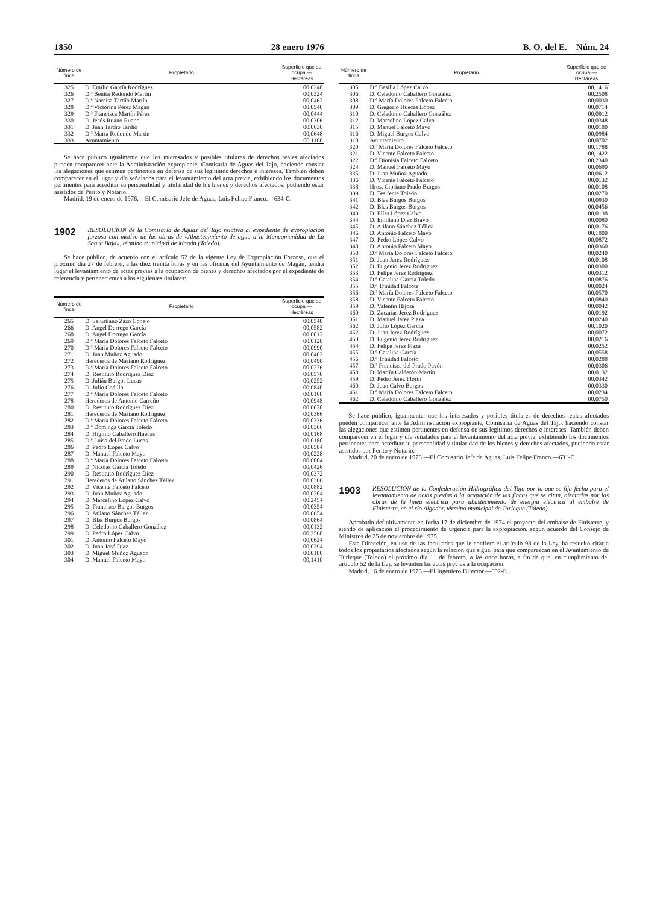1850 28 enero 1976 B. O. del E.—Núm. 24
| Número de finca | Propietario | Superficie que se ocupa — Hectáreas |
| --- | --- | --- |
| 325 | D. Emilio García Rodríguez | 00,0348 |
| 326 | D.ª Benita Redondo Martín | 00,0324 |
| 327 | D.ª Narcisa Tardío Martín | 00,0462 |
| 328 | D.ª Victorina Pérez Magán | 00,0540 |
| 329 | D.ª Francisca Martín Pérez | 00,0444 |
| 330 | D. Jesús Ruano Ruano | 00,0306 |
| 331 | D. Juan Tardío Tardío | 00,0630 |
| 332 | D.ª Marta Redondo Martín | 00,0648 |
| 333 | Ayuntamiento | 00,1188 |
Se hace público igualmente que los interesados y posibles titulares de derechos reales afectados pueden comparecer ante la Administración expropiante, Comisaría de Aguas del Tajo, haciendo constar las alegaciones que estimen pertinentes en defensa de sus legítimos derechos e intereses. También deben comparecer en el lugar y día señalados para el levantamiento del acta previa, exhibiendo los documentos pertinentes para acreditar su personalidad y titularidad de los bienes y derechos afectados, pudiendo estar asistidos de Perito y Notario.
Madrid, 19 de enero de 1976.—El Comisario Jefe de Aguas, Luis Felipe Franco.—634-C.
1902 RESOLUCION de la Comisaría de Aguas del Tajo relativa al expediente de expropiación forzosa con motivo de las obras de «Abastecimiento de agua a la Mancomunidad de La Sagra Baja», término municipal de Magán (Toledo).
Se hace público, de acuerdo con el artículo 52 de la vigente Ley de Expropiación Forzosa, que el próximo día 27 de febrero, a las diez treinta horas y en las oficinas del Ayuntamiento de Magán, tendrá lugar el levantamiento de actas previas a la ocupación de bienes y derechos afectados por el expediente de referencia y pertenecientes a los siguientes titulares:
| Número de finca | Propietario | Superficie que se ocupa — Hectáreas |
| --- | --- | --- |
| 265 | D. Salustiano Zazo Conejo | 00,0540 |
| 266 | D. Angel Dorrego García | 00,0582 |
| 268 | D. Angel Dorrego García | 00,0012 |
| 269 | D.ª María Dolores Falceto Falceto | 00,0120 |
| 270 | D.ª María Dolores Falceto Falceto | 00,0990 |
| 271 | D. Juan Muñoz Aguado | 00,0402 |
| 272 | Herederos de Mariano Rodríguez | 00,0490 |
| 273 | D.ª María Dolores Falceto Falceto | 00,0276 |
| 274 | D. Restituto Rodríguez Díez | 00,0570 |
| 275 | D. Julián Burgos Lucas | 00,0252 |
| 276 | D. Julio Cedillo | 00,0840 |
| 277 | D.ª María Dolores Falceto Falceto | 00,0168 |
| 278 | Herederos de Antonio Carreño | 00,0948 |
| 280 | D. Restituto Rodríguez Díez | 00,0078 |
| 281 | Herederos de Mariano Rodríguez | 00,0366 |
| 282 | D.ª María Dolores Falceto Falceto | 00,0336 |
| 283 | D.ª Dominga García Toledo | 00,0366 |
| 284 | D. Higinio Caballero Huecas | 00,0168 |
| 285 | D.ª Luisa del Prado Lucas | 00,0180 |
| 286 | D. Pedro López Calvo | 00,0504 |
| 287 | D. Manuel Falceto Mayo | 00,0228 |
| 288 | D.ª María Dolores Falceto Falceto | 00,0804 |
| 289 | D. Nicolás García Toledo | 00,0426 |
| 290 | D. Restituto Rodríguez Díez | 00,0372 |
| 291 | Herederos de Atilano Sánchez Téllez | 00,0366 |
| 292 | D. Vicente Falceto Falceto | 00,0882 |
| 293 | D. Juan Muñoz Aguado | 00,0204 |
| 294 | D. Marcelino López Calvo | 00,2454 |
| 295 | D. Francisco Burgos Burgos | 00,0354 |
| 296 | D. Atilano Sánchez Téllez | 00,0654 |
| 297 | D. Blas Burgos Burgos | 00,0864 |
| 298 | D. Celedonio Caballero González | 00,0132 |
| 299 | D. Pedro López Calvo | 00,2568 |
| 301 | D. Antonio Falceto Mayo | 00,0624 |
| 302 | D. Juan José Díaz | 00,0294 |
| 303 | D. Miguel Muñoz Aguado | 00,0180 |
| 304 | D. Manuel Falceto Mayo | 00,1410 |
| Número de finca | Propietario | Superficie que se ocupa — Hectáreas |
| --- | --- | --- |
| 305 | D.ª Basilia López Calvo | 00,1416 |
| 306 | D. Celedonio Caballero González | 00,2508 |
| 308 | D.ª María Dolores Falceto Falceto | 00,0030 |
| 309 | D. Gregorio Huecas López | 00,0714 |
| 310 | D. Celedonio Caballero González | 00,0912 |
| 312 | D. Marcelino López Calvo | 00,0348 |
| 315 | D. Manuel Falceto Mayo | 00,0180 |
| 316 | D. Miguel Burgos Calvo | 00,0984 |
| 318 | Ayuntamiento | 00,0702 |
| 320 | D.ª María Dolores Falceto Falceto | 00,1788 |
| 321 | D. Vicente Falceto Falceto | 00,1422 |
| 322 | D.ª Dionisia Falceto Falceto | 00,2340 |
| 324 | D. Manuel Falceto Mayo | 00,0690 |
| 335 | D. Juan Muñoz Aguado | 00,0612 |
| 336 | D. Vicente Falceto Falceto | 00,0132 |
| 338 | Hros. Cipriano Prado Burgos | 00,0108 |
| 339 | D. Tesifente Toledo | 00,0270 |
| 341 | D. Blas Burgos Burgos | 00,0930 |
| 342 | D. Blas Burgos Burgos | 00,0456 |
| 343 | D. Elías López Calvo | 00,0138 |
| 344 | D. Emiliano Díaz Bravo | 00,0080 |
| 345 | D. Atilano Sánchez Téllez | 00,0176 |
| 346 | D. Antonio Falceto Mayo | 00,1800 |
| 347 | D. Pedro López Calvo | 00,0872 |
| 348 | D. Antonio Falceto Mayo | 00,0360 |
| 350 | D.ª María Dolores Falceto Falceto | 00,0240 |
| 351 | D. Juan Jarez Rodríguez | 00,0108 |
| 352 | D. Eugenio Jerez Rodríguez | 00,0300 |
| 353 | D. Felipe Jerez Rodríguez | 00,0312 |
| 354 | D.ª Catalina García Toledo | 00,0876 |
| 355 | D.ª Trinidad Falcote | 00,0024 |
| 356 | D.ª María Dolores Falceto Falceto | 00,0570 |
| 358 | D. Vicente Falceto Falceto | 00,0840 |
| 359 | D. Valentín Hijosa | 00,0042 |
| 360 | D. Zacarías Jerez Rodríguez | 00,0192 |
| 361 | D. Manuel Jarez Plaza | 00,0240 |
| 362 | D. Julio López García | 00,1020 |
| 452 | D. Juan Jerez Rodríguez | 00,0072 |
| 453 | D. Eugenio Jerez Rodríguez | 00,0216 |
| 454 | D. Felipe Jerez Plaza | 00,0252 |
| 455 | D.ª Catalina García | 00,0558 |
| 456 | D.ª Trinidad Falceto | 00,0288 |
| 457 | D.ª Francisca del Prado Pavón | 00,0306 |
| 458 | D. Martín Calderón Martín | 00,0132 |
| 459 | D. Pedro Jerez Florín | 00,0342 |
| 460 | D. Juan Calvo Burgos | 00,0330 |
| 461 | D.ª María Dolores Falceto Falceto | 00,0234 |
| 462 | D. Celedonio Caballero González | 00,0750 |
Se hace público, igualmente, que los interesados y posibles titulares de derechos reales afectados pueden comparecer ante la Administración expropiante, Comisaría de Aguas del Tajo, haciendo constar las alegaciones que estimen pertinentes en defensa de sus legítimos derechos e intereses. También deben comparecer en el lugar y día señalados para el levantamiento del acta previa, exhibiendo los documentos pertinentes para acreditar su personalidad y titularidad de los bienes y derechos afectados, pudiendo estar asistidos por Perito y Notario.
Madrid, 20 de enero de 1976.—El Comisario Jefe de Aguas, Luis Felipe Franco.—631-C.
1903 RESOLUCION de la Confederación Hidrográfica del Tajo por la que se fija fecha para el levantamiento de actas previas a la ocupación de las fincas que se citan, afectadas por las obras de la línea eléctrica para abastecimiento de energía eléctrica al embalse de Finisterre, en el río Algodor, término municipal de Turleque (Toledo).
Aprobado definitivamente en fecha 17 de diciembre de 1974 el proyecto del embalse de Finisterre, y siendo de aplicación el procedimiento de urgencia para la expropiación, según acuerdo del Consejo de Ministros de 25 de noviembre de 1975,
Esta Dirección, en uso de las facultades que le confiere el artículo 98 de la Ley, ha resuelto citar a todos los propietarios afectados según la relación que sigue, para que comparezcan en el Ayuntamiento de Turleque (Toledo) el próximo día 11 de febrero, a las once horas, a fin de que, en cumplimiento del artículo 52 de la Ley, se levanten las actas previas a la ocupación.
Madrid, 16 de enero de 1976.—El Ingeniero Director.—602-E.